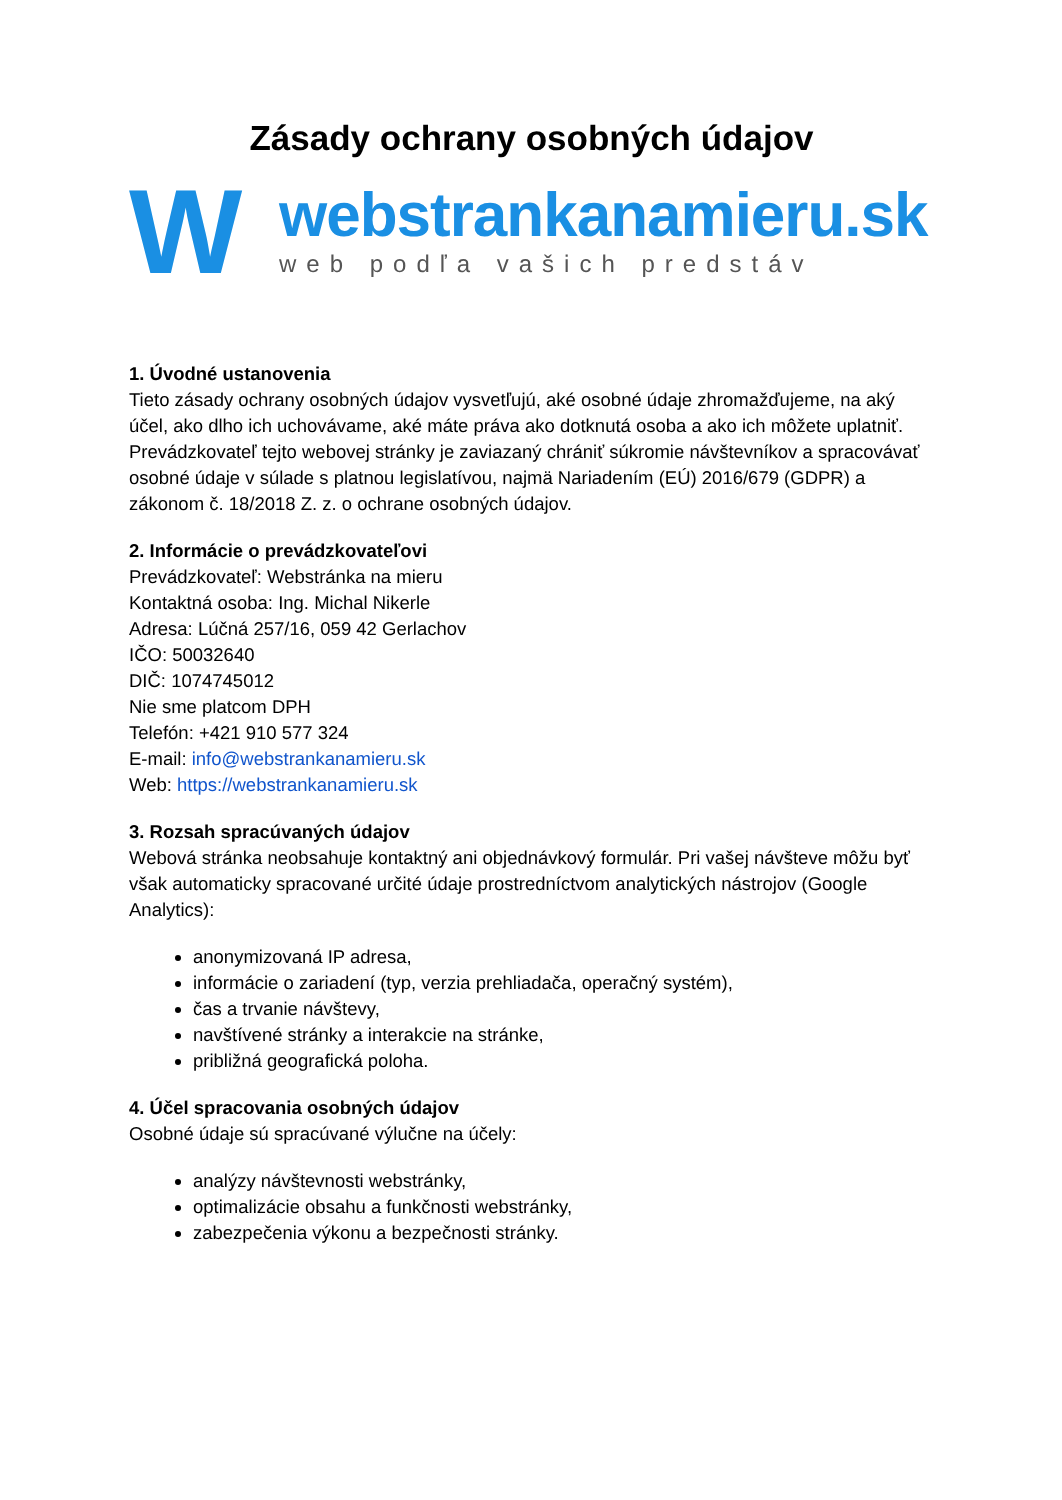Zásady ochrany osobných údajov
W
webstrankanamieru.sk
web podľa vašich predstáv
1. Úvodné ustanovenia
Tieto zásady ochrany osobných údajov vysvetľujú, aké osobné údaje zhromažďujeme, na aký účel, ako dlho ich uchovávame, aké máte práva ako dotknutá osoba a ako ich môžete uplatniť. Prevádzkovateľ tejto webovej stránky je zaviazaný chrániť súkromie návštevníkov a spracovávať osobné údaje v súlade s platnou legislatívou, najmä Nariadením (EÚ) 2016/679 (GDPR) a zákonom č. 18/2018 Z. z. o ochrane osobných údajov.
2. Informácie o prevádzkovateľovi
Prevádzkovateľ: Webstránka na mieru
Kontaktná osoba: Ing. Michal Nikerle
Adresa: Lúčná 257/16, 059 42 Gerlachov
IČO: 50032640
DIČ: 1074745012
Nie sme platcom DPH
Telefón: +421 910 577 324
E-mail: info@webstrankanamieru.sk
Web: https://webstrankanamieru.sk
3. Rozsah spracúvaných údajov
Webová stránka neobsahuje kontaktný ani objednávkový formulár. Pri vašej návšteve môžu byť však automaticky spracované určité údaje prostredníctvom analytických nástrojov (Google Analytics):
anonymizovaná IP adresa,
informácie o zariadení (typ, verzia prehliadača, operačný systém),
čas a trvanie návštevy,
navštívené stránky a interakcie na stránke,
približná geografická poloha.
4. Účel spracovania osobných údajov
Osobné údaje sú spracúvané výlučne na účely:
analýzy návštevnosti webstránky,
optimalizácie obsahu a funkčnosti webstránky,
zabezpečenia výkonu a bezpečnosti stránky.